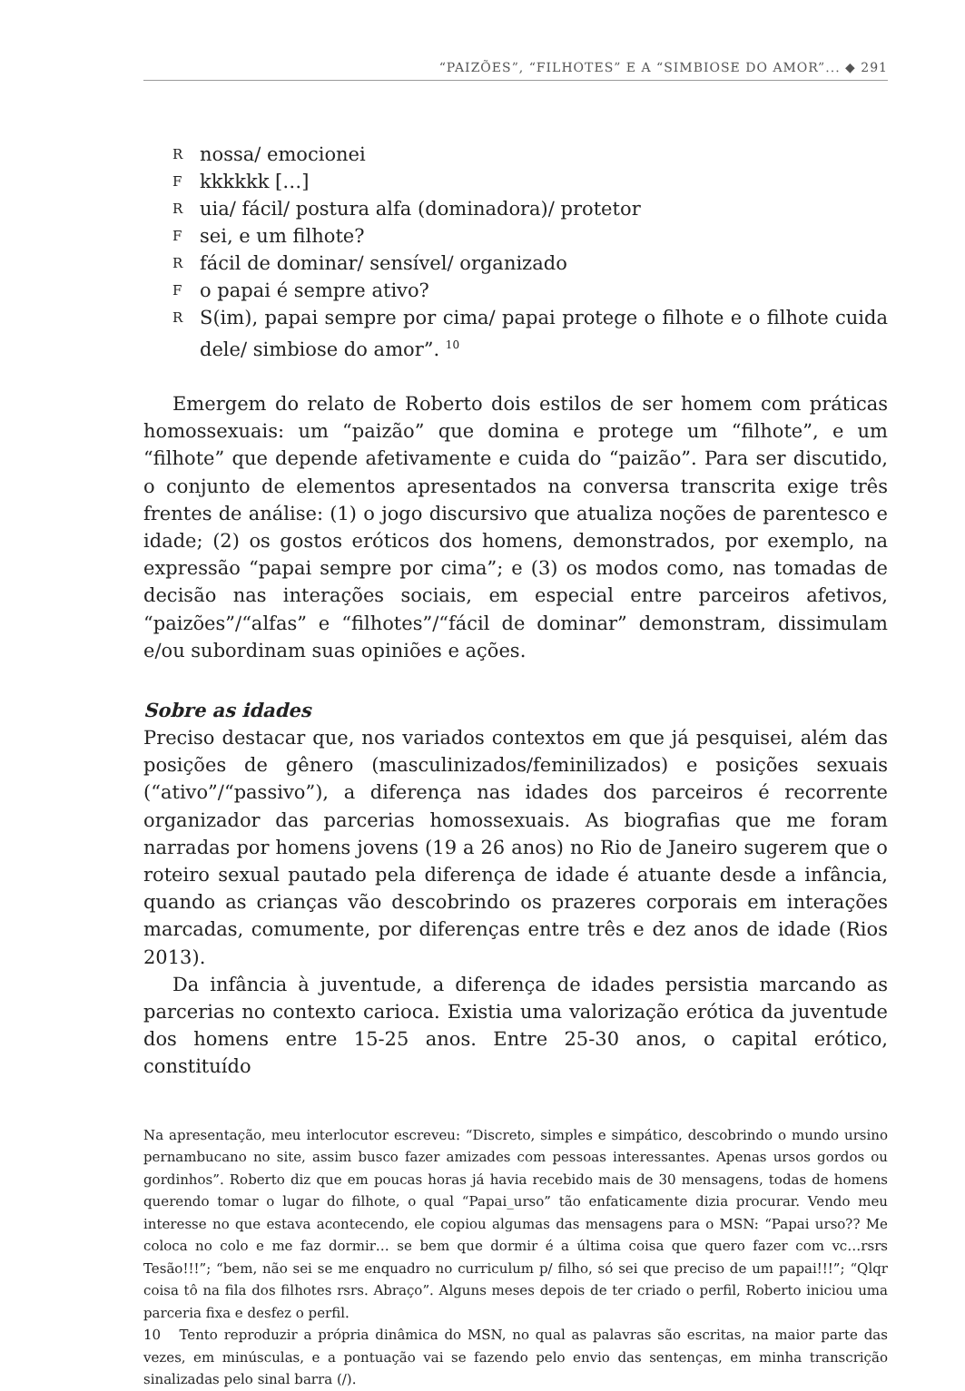“PAIZÕES”, “FILHOTES” E A “SIMBIOSE DO AMOR”... ◆ 291
Rnossa/ emocionei
Fkkkkkk […]
Ruia/ fácil/ postura alfa (dominadora)/ protetor
Fsei, e um filhote?
Rfácil de dominar/ sensível/ organizado
Fo papai é sempre ativo?
R S(im), papai sempre por cima/ papai protege o filhote e o filhote cuida dele/ simbiose do amor”. <sup>10</sup>
Emergem do relato de Roberto dois estilos de ser homem com práticas homossexuais: um “paizão” que domina e protege um “filhote”, e um “filhote” que depende afetivamente e cuida do “paizão”. Para ser discutido, o conjunto de elementos apresentados na conversa transcrita exige três frentes de análise: (1) o jogo discursivo que atualiza noções de parentesco e idade; (2) os gostos eróticos dos homens, demonstrados, por exemplo, na expressão “papai sempre por cima”; e (3) os modos como, nas tomadas de decisão nas interações sociais, em especial entre parceiros afetivos, “paizões”/“alfas” e “filhotes”/“fácil de dominar” demonstram, dissimulam e/ou subordinam suas opiniões e ações.
Sobre as idades
Preciso destacar que, nos variados contextos em que já pesquisei, além das posições de gênero (masculinizados/feminilizados) e posições sexuais (“ativo”/“passivo”), a diferença nas idades dos parceiros é recorrente organizador das parcerias homossexuais. As biografias que me foram narradas por homens jovens (19 a 26 anos) no Rio de Janeiro sugerem que o roteiro sexual pautado pela diferença de idade é atuante desde a infância, quando as crianças vão descobrindo os prazeres corporais em interações marcadas, comumente, por diferenças entre três e dez anos de idade (Rios 2013).
Da infância à juventude, a diferença de idades persistia marcando as parcerias no contexto carioca. Existia uma valorização erótica da juventude dos homens entre 15-25 anos. Entre 25-30 anos, o capital erótico, constituído
Na apresentação, meu interlocutor escreveu: “Discreto, simples e simpático, descobrindo o mundo ursino pernambucano no site, assim busco fazer amizades com pessoas interessantes. Apenas ursos gordos ou gordinhos”. Roberto diz que em poucas horas já havia recebido mais de 30 mensagens, todas de homens querendo tomar o lugar do filhote, o qual “Papai_urso” tão enfaticamente dizia procurar. Vendo meu interesse no que estava acontecendo, ele copiou algumas das mensagens para o MSN: “Papai urso?? Me coloca no colo e me faz dormir… se bem que dormir é a última coisa que quero fazer com vc…rsrs Tesão!!!”; “bem, não sei se me enquadro no curriculum p/ filho, só sei que preciso de um papai!!!”; “Qlqr coisa tô na fila dos filhotes rsrs. Abraço”. Alguns meses depois de ter criado o perfil, Roberto iniciou uma parceria fixa e desfez o perfil.
10 Tento reproduzir a própria dinâmica do MSN, no qual as palavras são escritas, na maior parte das vezes, em minúsculas, e a pontuação vai se fazendo pelo envio das sentenças, em minha transcrição sinalizadas pelo sinal barra (/).